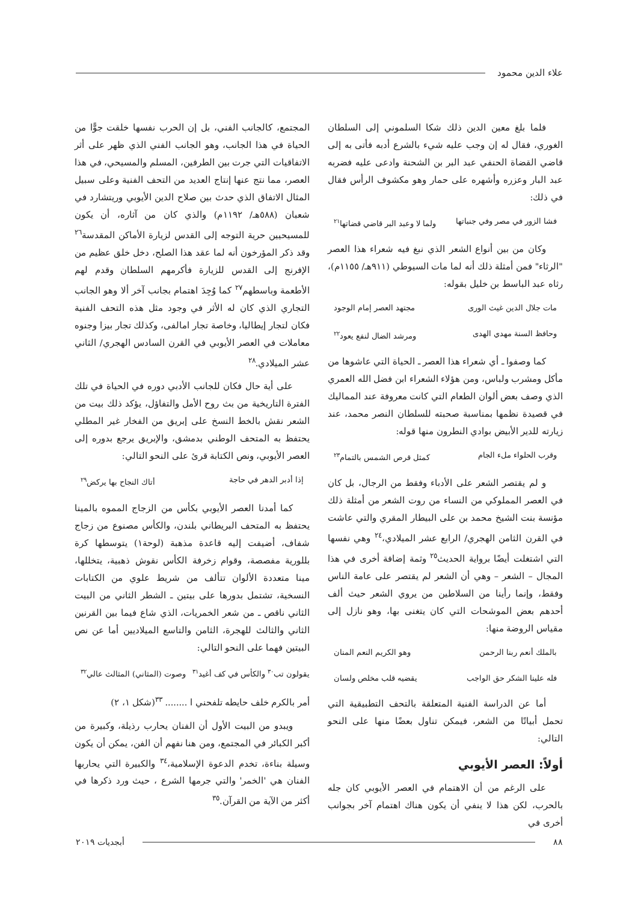علاء الدين محمود
فلما بلغ معين الدين ذلك شكا السلموني إلى السلطان الغوري، فقال له إن وجب عليه شيء بالشرع أدبه فأتى به إلى قاضي القضاة الحنفي عبد البر بن الشحنة وادعى عليه فضربه عبد البار وعزره وأشهره على حمار وهو مكشوف الرأس فقال في ذلك:
فشا الزور في مصر وفي جنباتها ولما لا وعبد البر قاضي قضاتها<sup>٢١</sup>
وكان من بين أنواع الشعر الذي نبغ فيه شعراء هذا العصر "الرثاء" فمن أمثلة ذلك أنه لما مات السيوطي (٩١١هـ/ ١١٥٥م)، رثاه عبد الباسط بن خليل بقوله:
مات جلال الدين غيث الورى مجتهد العصر إمام الوجود
وحافظ السنة مهدي الهدى ومرشد الضال لنفع يعود<sup>٢٢</sup>
كما وصفوا ـ أي شعراء هذا العصر ـ الحياة التي عاشوها من مأكل ومشرب ولباس، ومن هؤلاء الشعراء ابن فضل الله العمري الذي وصف بعض ألوان الطعام التي كانت معروفة عند المماليك في قصيدة نظمها بمناسبة صحبته للسلطان النصر محمد، عند زيارته للدير الأبيض بوادي النطرون منها قوله:
وقرب الحلواء ملء الجام كمثل قرص الشمس بالتمام<sup>٢٣</sup>
و لم يقتصر الشعر على الأدباء وفقط من الرجال، بل كان في العصر المملوكي من النساء من روت الشعر من أمثلة ذلك مؤنسة بنت الشيخ محمد بن على البيطار المقري والتي عاشت في القرن الثامن الهجري/ الرابع عشر الميلادي،<sup>٢٤</sup> وهي نفسها التي اشتغلت أيضًا برواية الحديث<sup>٢٥</sup> وثمة إضافة أخرى في هذا المجال – الشعر – وهي أن الشعر لم يقتصر على عامة الناس وفقط، وإنما رأينا من السلاطين من يروي الشعر حيث ألف أحدهم بعض الموشحات التي كان يتغنى بها، وهو نازل إلى مقياس الروضة منها:
بالملك أنعم ربنا الرحمن وهو الكريم النعم المنان
فله علينا الشكر حق الواجب يقضيه قلب مخلص ولسان
أما عن الدراسة الفنية المتعلقة بالتحف التطبيقية التي تحمل أبياتًا من الشعر، فيمكن تناول بعضًا منها على النحو التالي:
أولاً: العصر الأيوبي
على الرغم من أن الاهتمام في العصر الأيوبي كان جله بالحرب، لكن هذا لا ينفي أن يكون هناك اهتمام آخر بجوانب أخرى في
المجتمع، كالجانب الفني، بل إن الحرب نفسها خلقت جوًّا من الحياة في هذا الجانب، وهو الجانب الفني الذي ظهر على أثر الاتفاقيات التي جرت بين الطرفين، المسلم والمسيحي، في هذا العصر، مما نتج عنها إنتاج العديد من التحف الفنية وعلى سبيل المثال الاتفاق الذي حدث بين صلاح الدين الأيوبي وريتشارد في شعبان (٥٨٨هـ/ ١١٩٢م) والذي كان من آثاره، أن يكون للمسيحيين حرية التوجه إلى القدس لزيارة الأماكن المقدسة<sup>٢٦</sup> وقد ذكر المؤرخون أنه لما عقد هذا الصلح، دخل خلق عظيم من الإفرنج إلى القدس للزيارة فأكرمهم السلطان وقدم لهم الأطعمة وباسطهم<sup>٢٧</sup> كما وُجِدَ اهتمام بجانب آخر ألا وهو الجانب التجاري الذي كان له الأثر في وجود مثل هذه التحف الفنية فكان لتجار إيطاليا، وخاصة تجار امالفى، وكذلك تجار بيزا وجنوه معاملات في العصر الأيوبي في القرن السادس الهجري/ الثاني عشر الميلادي.<sup>٢٨</sup>
على أية حال فكان للجانب الأدبي دوره في الحياة في تلك الفترة التاريخية من بث روح الأمل والتفاؤل، يؤكد ذلك بيت من الشعر نقش بالخط النسخ على إبريق من الفخار غير المطلي يحتفظ به المتحف الوطني بدمشق، والإبريق يرجع بدوره إلى العصر الأيوبي، ونص الكتابة قرئ على النحو التالي:
إذا أدبر الدهر في حاجة أتاك النجاح بها يركض<sup>٢٩</sup>
كما أمدنا العصر الأيوبي بكأس من الزجاج المموه بالمينا يحتفظ به المتحف البريطاني بلندن، والكأس مصنوع من زجاج شفاف، أضيفت إليه قاعدة مذهبة (لوحة١) يتوسطها كرة بللورية مفصصة، وقوام زخرفة الكأس نقوش ذهبية، يتخللها، مينا متعددة الألوان تتألف من شريط علوي من الكتابات النسخية، تشتمل بدورها على بيتين ـ الشطر الثاني من البيت الثاني ناقص ـ من شعر الخمريات، الذي شاع فيما بين القرنين الثاني والثالث للهجرة، الثامن والتاسع الميلاديين أما عن نص البيتين فهما على النحو التالي:
يقولون تب<sup>٣٠</sup> والكأس في كف أغيد<sup>٣١</sup> وصوت (المثاني) المثالث عالي<sup>٣٢</sup>
أمر بالكرم خلف حايطه تلفحني ا ........ <sup>٣٣</sup>(شكل ١، ٢)
ويبدو من البيت الأول أن الفنان يحارب رذيلة، وكبيرة من أكبر الكبائر في المجتمع، ومن هنا نفهم أن الفن، يمكن أن يكون وسيلة بناءة، تخدم الدعوة الإسلامية،<sup>٣٤</sup> والكبيرة التي يحاربها الفنان هي 'الخمر' والتي جرمها الشرع ، حيث ورد ذكرها في أكثر من الآية من القرآن.<sup>٣٥</sup>
٨٨ أبجديات ٢٠١٩